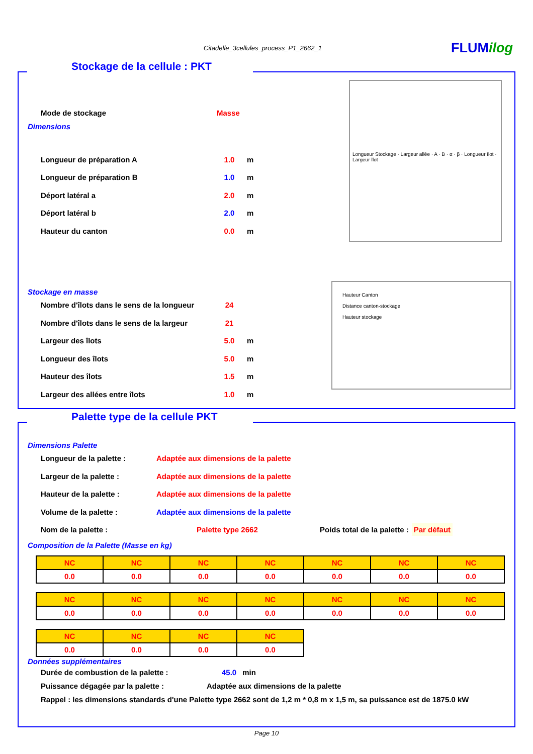Citadelle_3cellules_process_P1_2662_1 FLUMilog
Stockage de la cellule : PKT
Longueur Stockage · Largeur allée · A · B · α · β · Longueur îlot · Largeur îlot
Hauteur Canton
Distance canton-stockage
Hauteur stockage
Mode de stockage Masse
Dimensions
Longueur de préparation A 1.0 m
Longueur de préparation B 1.0 m
Déport latéral a 2.0 m
Déport latéral b 2.0 m
Hauteur du canton 0.0 m
Stockage en masse
Nombre d'îlots dans le sens de la longueur 24
Nombre d'îlots dans le sens de la largeur 21
Largeur des îlots 5.0 m
Longueur des îlots 5.0 m
Hauteur des îlots 1.5 m
Largeur des allées entre îlots 1.0 m
Palette type de la cellule PKT
Dimensions Palette
Longueur de la palette : Adaptée aux dimensions de la palette
Largeur de la palette : Adaptée aux dimensions de la palette
Hauteur de la palette : Adaptée aux dimensions de la palette
Volume de la palette : Adaptée aux dimensions de la palette
Nom de la palette : Palette type 2662 Poids total de la palette : Par défaut
Composition de la Palette (Masse en kg)
| NC | NC | NC | NC | NC | NC | NC |
| 0.0 | 0.0 | 0.0 | 0.0 | 0.0 | 0.0 | 0.0 |
| NC | NC | NC | NC | NC | NC | NC |
| 0.0 | 0.0 | 0.0 | 0.0 | 0.0 | 0.0 | 0.0 |
| NC | NC | NC | NC |
| 0.0 | 0.0 | 0.0 | 0.0 |
Données supplémentaires
Durée de combustion de la palette : 45.0 min
Puissance dégagée par la palette : Adaptée aux dimensions de la palette
Rappel : les dimensions standards d'une Palette type 2662 sont de 1,2 m * 0,8 m x 1,5 m, sa puissance est de 1875.0 kW
Page 10